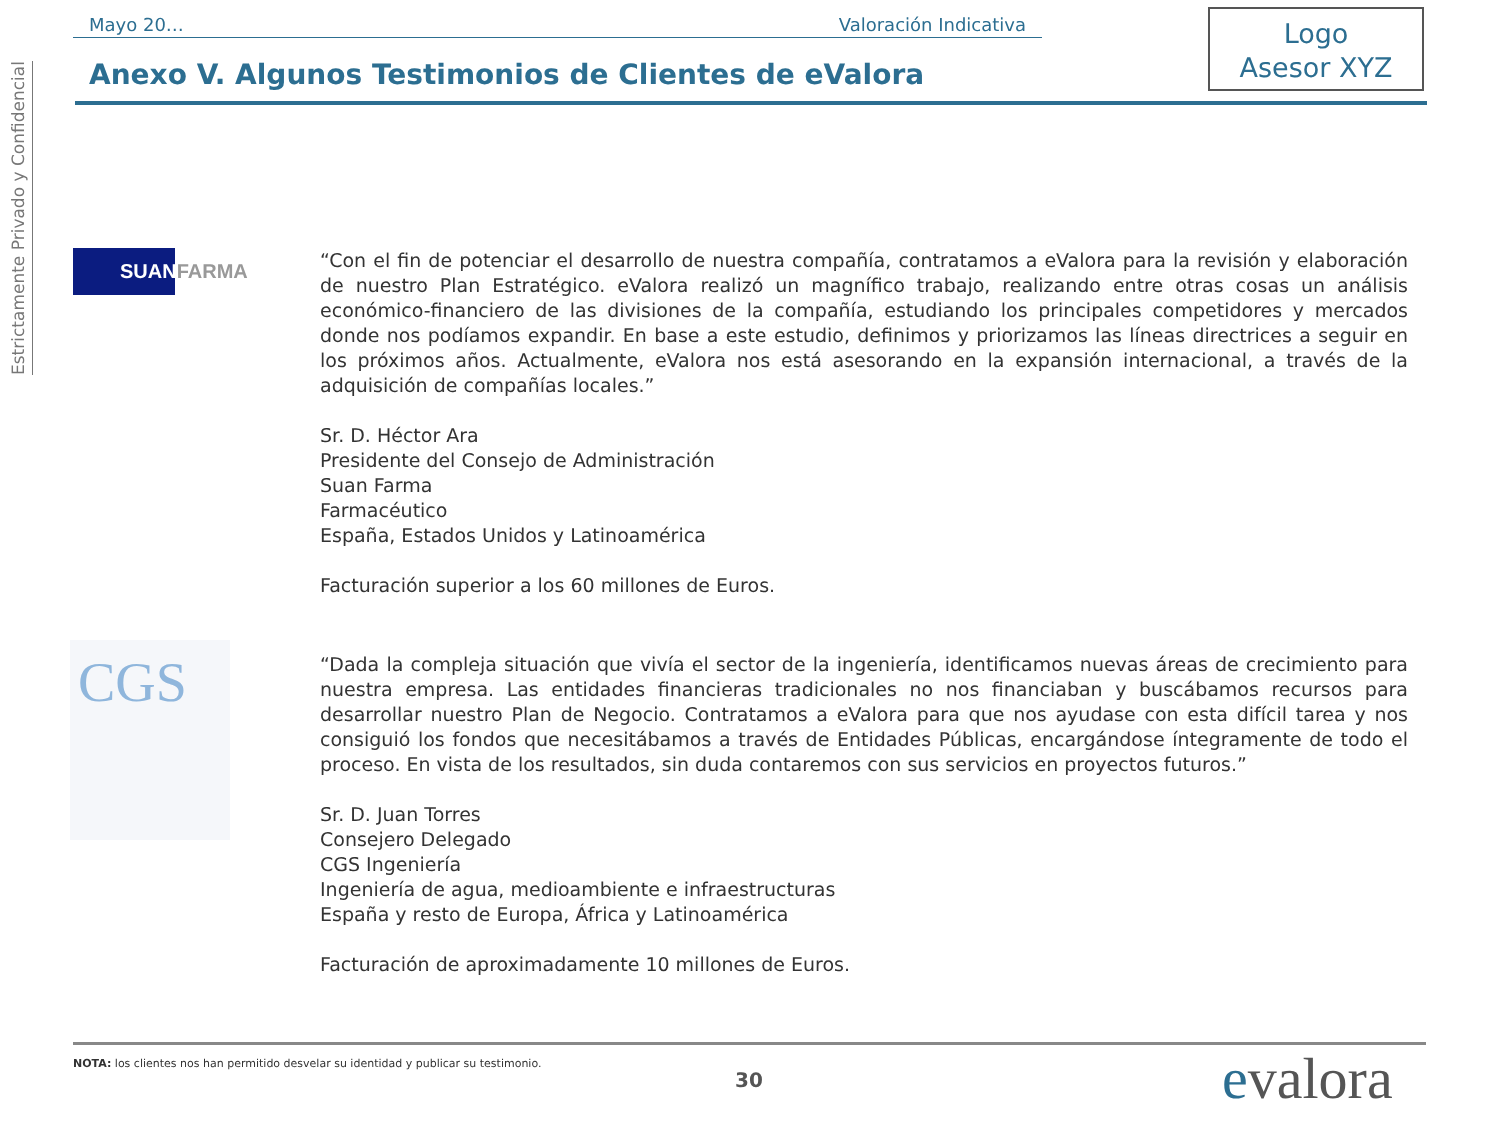Estrictamente Privado y Confidencial
Mayo 20… Valoración Indicativa
Anexo V. Algunos Testimonios de Clientes de eValora
Logo
Asesor XYZ
SUANFARMA
“Con el fin de potenciar el desarrollo de nuestra compañía, contratamos a eValora para la revisión y elaboración de nuestro Plan Estratégico. eValora realizó un magnífico trabajo, realizando entre otras cosas un análisis económico-financiero de las divisiones de la compañía, estudiando los principales competidores y mercados donde nos podíamos expandir. En base a este estudio, definimos y priorizamos las líneas directrices a seguir en los próximos años. Actualmente, eValora nos está asesorando en la expansión internacional, a través de la adquisición de compañías locales.”
Sr. D. Héctor Ara
Presidente del Consejo de Administración
Suan Farma
Farmacéutico
España, Estados Unidos y Latinoamérica
Facturación superior a los 60 millones de Euros.
CGS
“Dada la compleja situación que vivía el sector de la ingeniería, identificamos nuevas áreas de crecimiento para nuestra empresa. Las entidades financieras tradicionales no nos financiaban y buscábamos recursos para desarrollar nuestro Plan de Negocio. Contratamos a eValora para que nos ayudase con esta difícil tarea y nos consiguió los fondos que necesitábamos a través de Entidades Públicas, encargándose íntegramente de todo el proceso. En vista de los resultados, sin duda contaremos con sus servicios en proyectos futuros.”
Sr. D. Juan Torres
Consejero Delegado
CGS Ingeniería
Ingeniería de agua, medioambiente e infraestructuras
España y resto de Europa, África y Latinoamérica
Facturación de aproximadamente 10 millones de Euros.
NOTA: los clientes nos han permitido desvelar su identidad y publicar su testimonio.
30 evalora